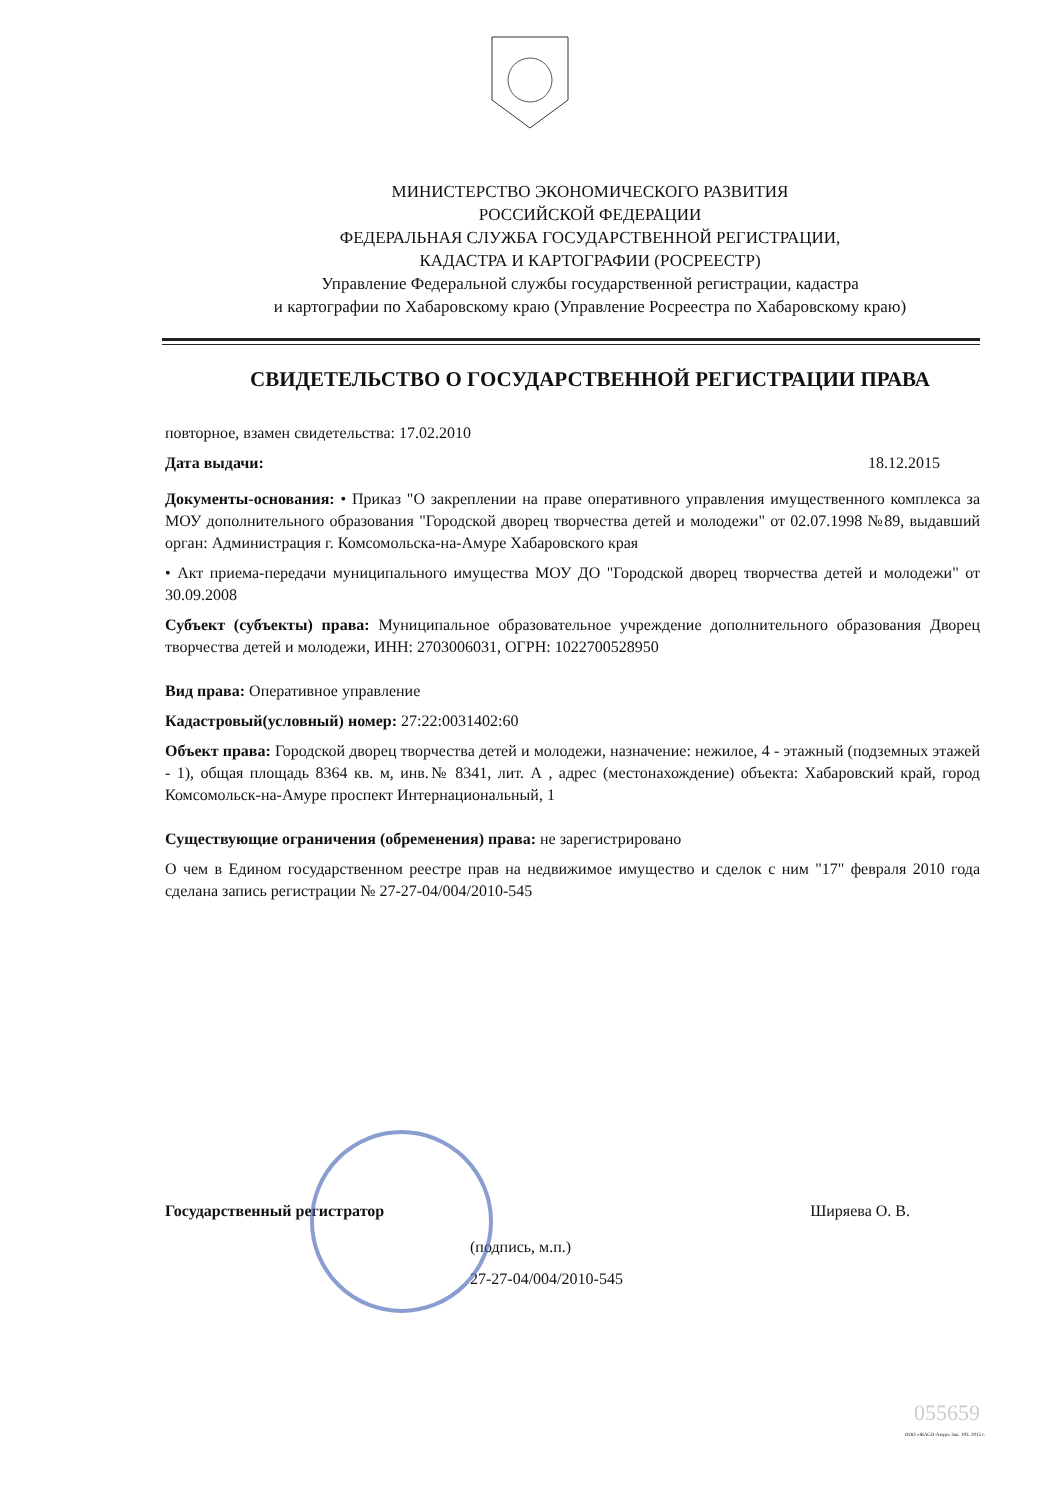МИНИСТЕРСТВО ЭКОНОМИЧЕСКОГО РАЗВИТИЯ
РОССИЙСКОЙ ФЕДЕРАЦИИ
ФЕДЕРАЛЬНАЯ СЛУЖБА ГОСУДАРСТВЕННОЙ РЕГИСТРАЦИИ,
КАДАСТРА И КАРТОГРАФИИ (РОСРЕЕСТР)
Управление Федеральной службы государственной регистрации, кадастра
и картографии по Хабаровскому краю (Управление Росреестра по Хабаровскому краю)
СВИДЕТЕЛЬСТВО О ГОСУДАРСТВЕННОЙ РЕГИСТРАЦИИ ПРАВА
повторное, взамен свидетельства: 17.02.2010
Дата выдачи: 18.12.2015
Документы-основания: • Приказ "О закреплении на праве оперативного управления имущественного комплекса за МОУ дополнительного образования "Городской дворец творчества детей и молодежи" от 02.07.1998 №89, выдавший орган: Администрация г. Комсомольска-на-Амуре Хабаровского края
• Акт приема-передачи муниципального имущества МОУ ДО "Городской дворец творчества детей и молодежи" от 30.09.2008
Субъект (субъекты) права: Муниципальное образовательное учреждение дополнительного образования Дворец творчества детей и молодежи, ИНН: 2703006031, ОГРН: 1022700528950
Вид права: Оперативное управление
Кадастровый(условный) номер: 27:22:0031402:60
Объект права: Городской дворец творчества детей и молодежи, назначение: нежилое, 4 - этажный (подземных этажей - 1), общая площадь 8364 кв. м, инв.№ 8341, лит. А , адрес (местонахождение) объекта: Хабаровский край, город Комсомольск-на-Амуре проспект Интернациональный, 1
Существующие ограничения (обременения) права: не зарегистрировано
О чем в Едином государственном реестре прав на недвижимое имущество и сделок с ним "17" февраля 2010 года сделана запись регистрации № 27-27-04/004/2010-545
Государственный регистратор Ширяева О. В.
(подпись, м.п.)
27-27-04/004/2010-545
055659
ООО «ЖАСО-Амур» Зак. 193. 2015 г.